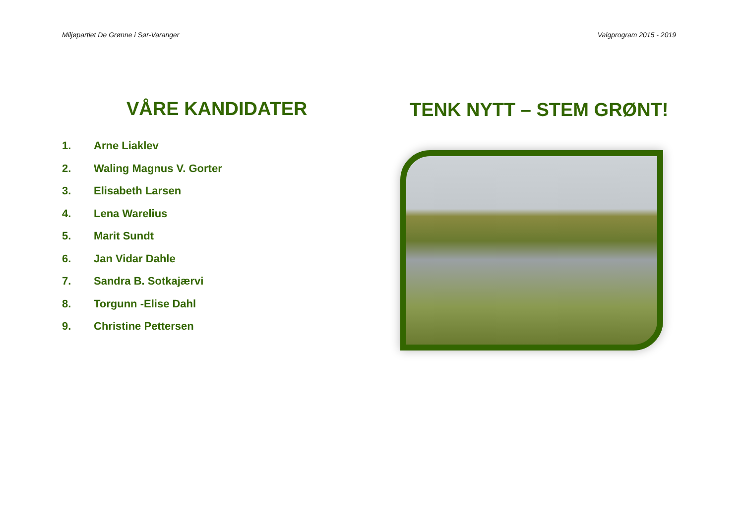Miljøpartiet De Grønne i Sør-Varanger Valgprogram 2015 - 2019
VÅRE KANDIDATER
1. Arne Liaklev
2. Waling Magnus V. Gorter
3. Elisabeth Larsen
4. Lena Warelius
5. Marit Sundt
6. Jan Vidar Dahle
7. Sandra B. Sotkajærvi
8. Torgunn -Elise Dahl
9. Christine Pettersen
TENK NYTT – STEM GRØNT!